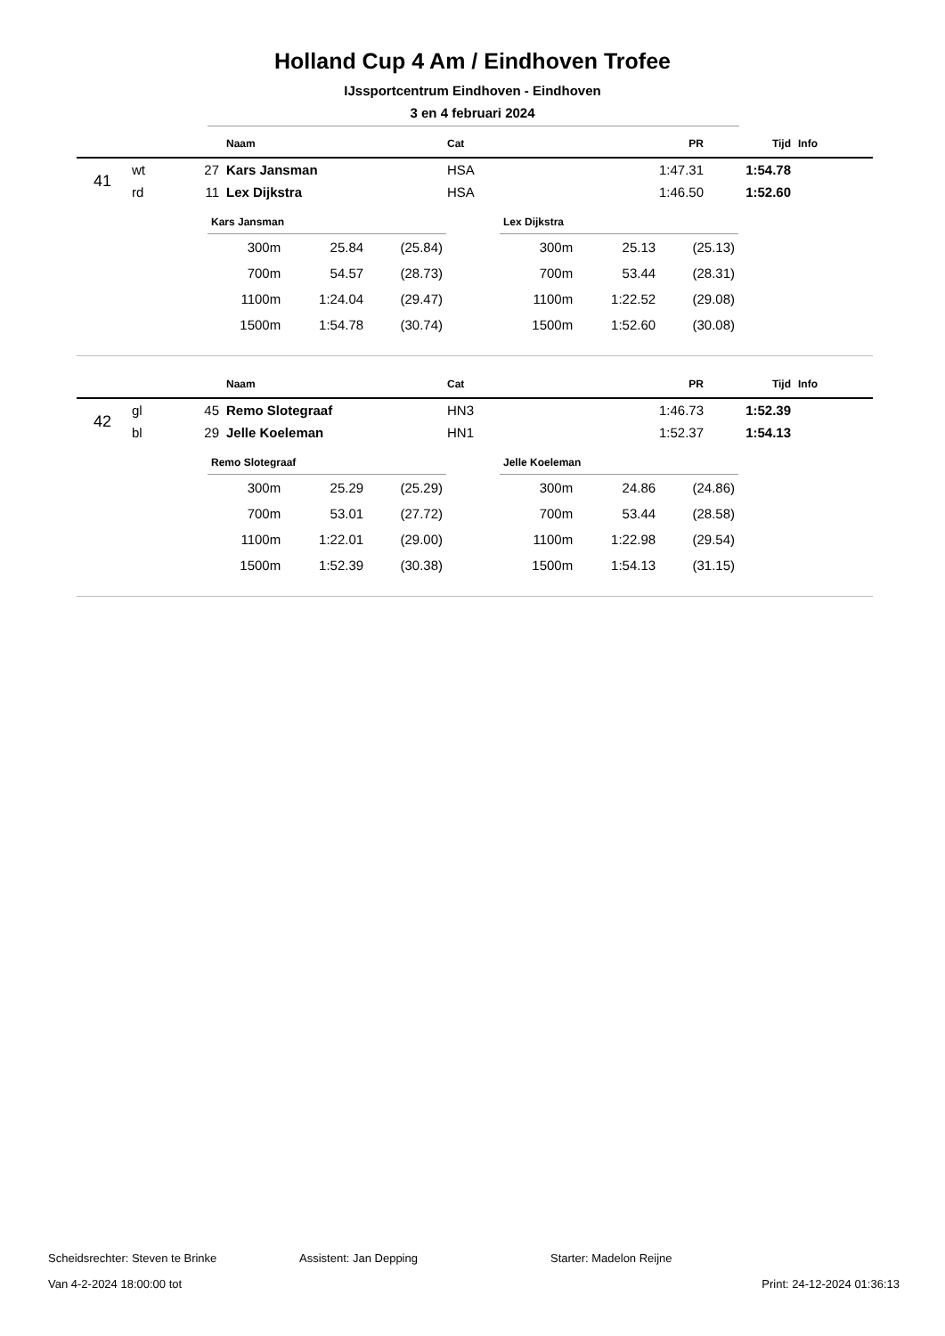Holland Cup 4 Am / Eindhoven Trofee
IJssportcentrum Eindhoven - Eindhoven
3 en 4 februari 2024
| | | | Naam | Cat | PR | Tijd | Info |
| --- | --- | --- | --- | --- | --- | --- | --- |
| 41 | wt | 27 | Kars Jansman | HSA | 1:47.31 | 1:54.78 | |
| | rd | 11 | Lex Dijkstra | HSA | 1:46.50 | 1:52.60 | |
| Kars Jansman | | |
| --- | --- | --- |
| 300m | 25.84 | (25.84) |
| 700m | 54.57 | (28.73) |
| 1100m | 1:24.04 | (29.47) |
| 1500m | 1:54.78 | (30.74) |
| Lex Dijkstra | | |
| --- | --- | --- |
| 300m | 25.13 | (25.13) |
| 700m | 53.44 | (28.31) |
| 1100m | 1:22.52 | (29.08) |
| 1500m | 1:52.60 | (30.08) |
| | | | Naam | Cat | PR | Tijd | Info |
| --- | --- | --- | --- | --- | --- | --- | --- |
| 42 | gl | 45 | Remo Slotegraaf | HN3 | 1:46.73 | 1:52.39 | |
| | bl | 29 | Jelle Koeleman | HN1 | 1:52.37 | 1:54.13 | |
| Remo Slotegraaf | | |
| --- | --- | --- |
| 300m | 25.29 | (25.29) |
| 700m | 53.01 | (27.72) |
| 1100m | 1:22.01 | (29.00) |
| 1500m | 1:52.39 | (30.38) |
| Jelle Koeleman | | |
| --- | --- | --- |
| 300m | 24.86 | (24.86) |
| 700m | 53.44 | (28.58) |
| 1100m | 1:22.98 | (29.54) |
| 1500m | 1:54.13 | (31.15) |
Scheidsrechter: Steven te Brinke Assistent: Jan Depping Starter: Madelon Reijne
Van 4-2-2024 18:00:00 tot Print: 24-12-2024 01:36:13